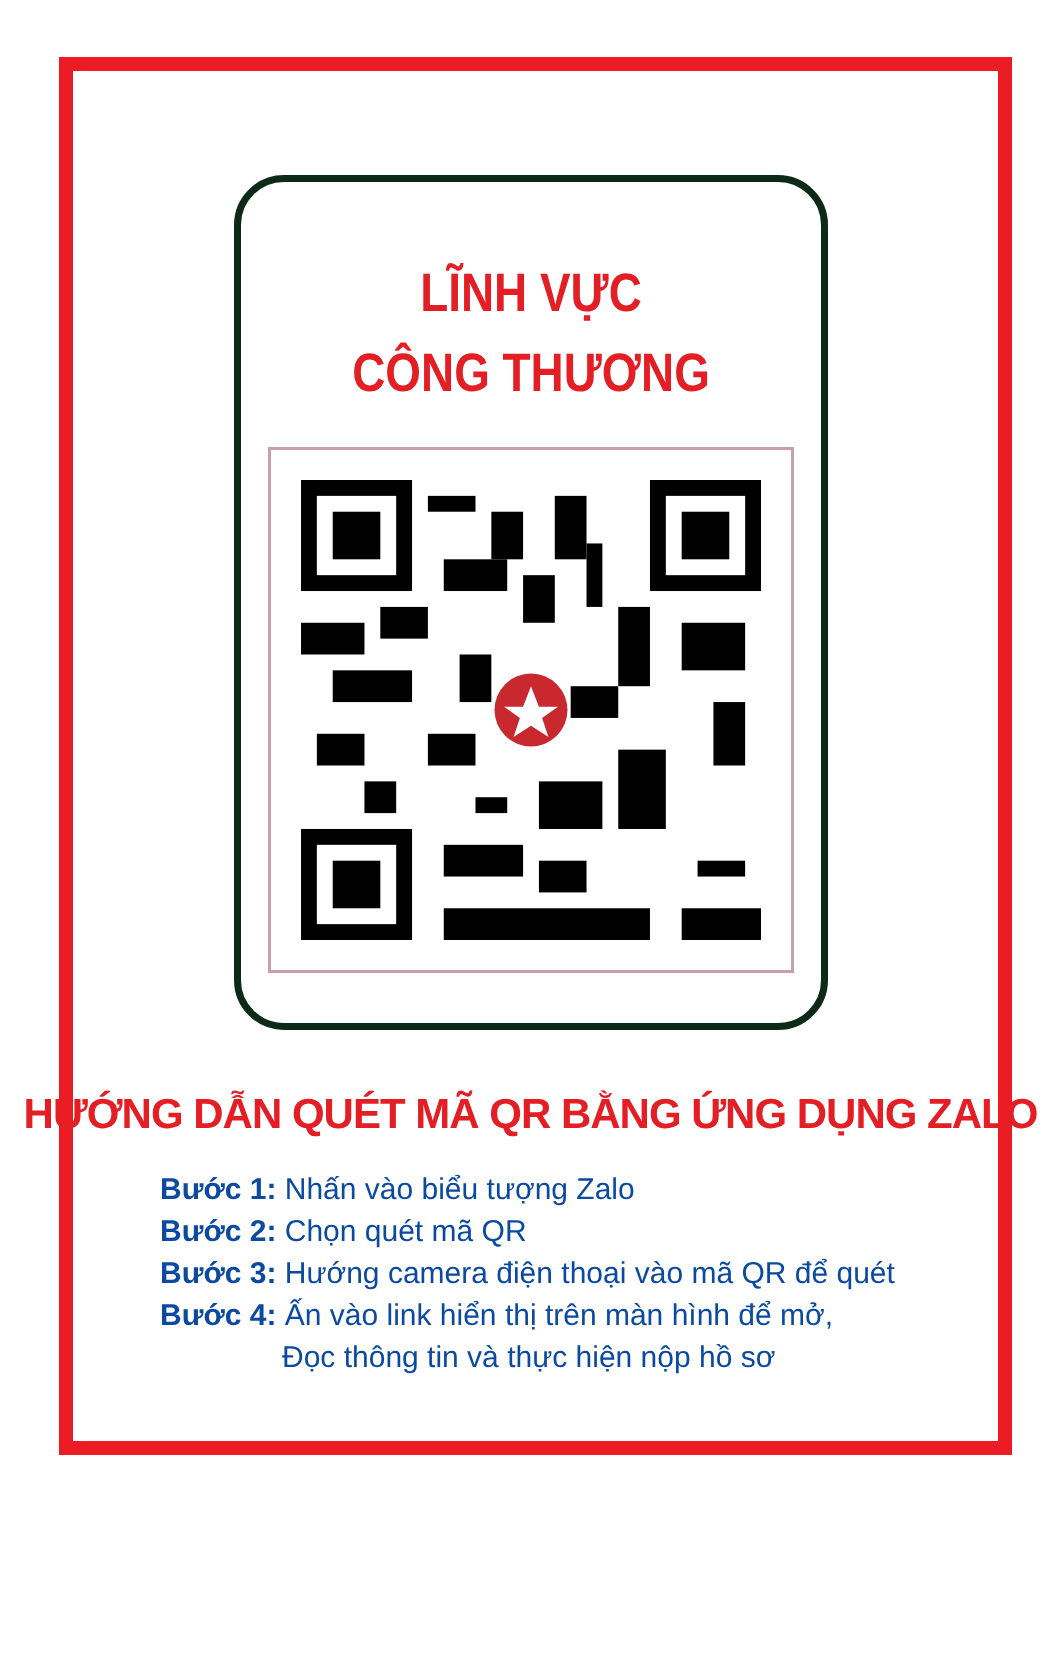LĨNH VỰC
CÔNG THƯƠNG
HƯỚNG DẪN QUÉT MÃ QR BẰNG ỨNG DỤNG ZALO
Bước 1: Nhấn vào biểu tượng Zalo
Bước 2: Chọn quét mã QR
Bước 3: Hướng camera điện thoại vào mã QR để quét
Bước 4: Ấn vào link hiển thị trên màn hình để mở,
Đọc thông tin và thực hiện nộp hồ sơ